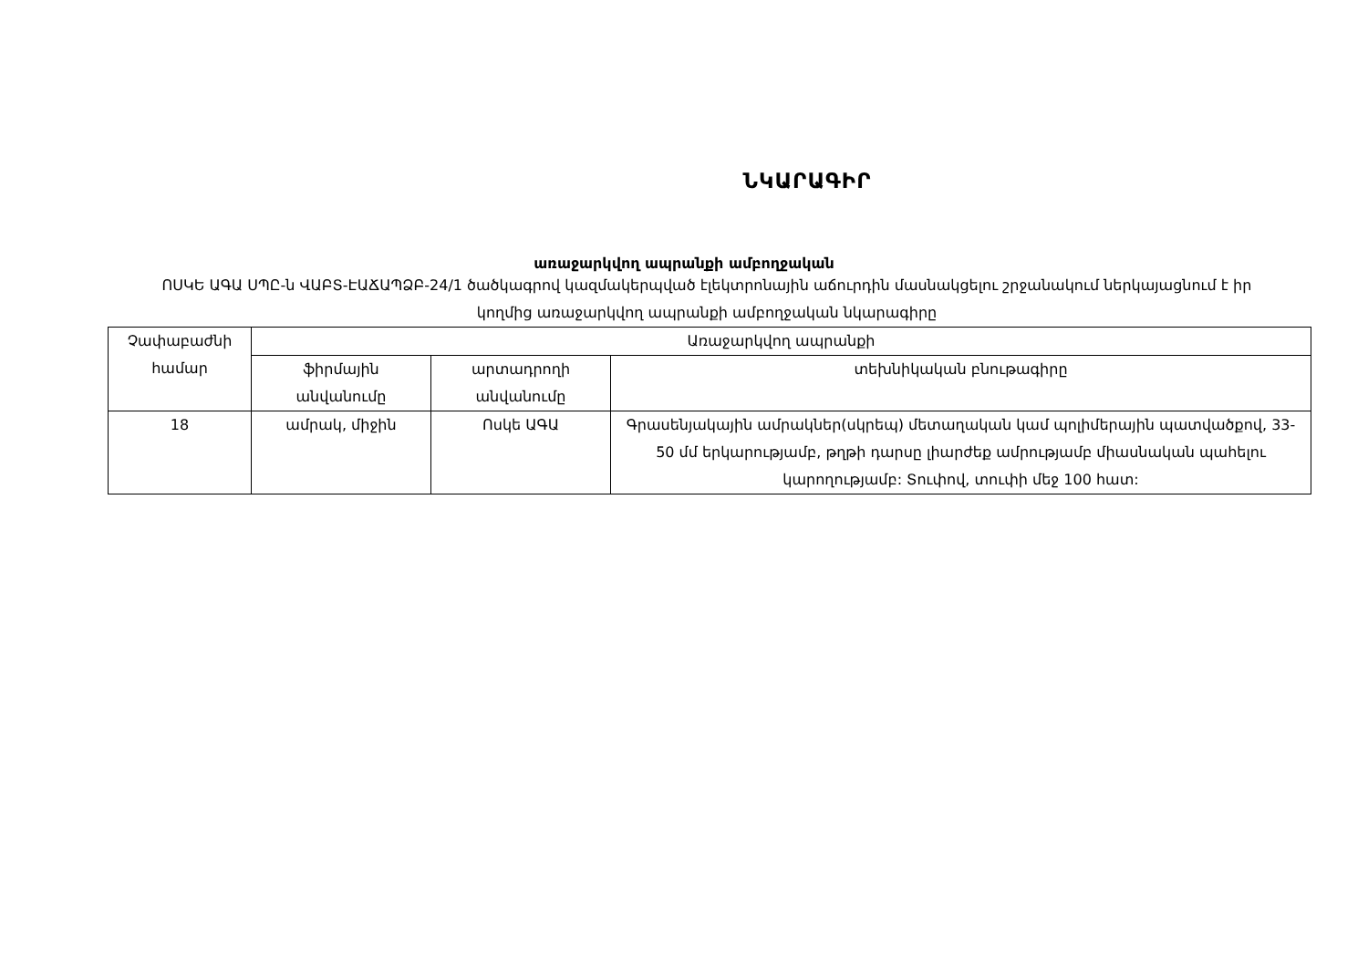ՆԿԱՐԱԳԻՐ
առաջարկվող ապրանքի ամբողջական
ՈՍԿԵ ԱԳԱ ՍՊԸ-ն ՎԱԲՏ-ԷԱՃԱՊՁԲ-24/1 ծածկագրով կազմակերպված էլեկտրոնային աճուրդին մասնակցելու շրջանակում ներկայացնում է իր կողմից առաջարկվող ապրանքի ամբողջական նկարագիրը
| Չափաբաժնի համար | Առաջարկվող ապրանքի | | |
| | ֆիրմային անվանումը | արտադրողի անվանումը | տեխնիկական բնութագիրը |
| 18 | ամրակ, միջին | Ոսկե ԱԳԱ | Գրասենյակային ամրակներ(սկրեպ) մետաղական կամ պոլիմերային պատվածքով, 33-50 մմ երկարությամբ, թղթի դարսը լիարժեք ամրությամբ միասնական պահելու կարողությամբ: Տուփով, տուփի մեջ 100 հատ: |